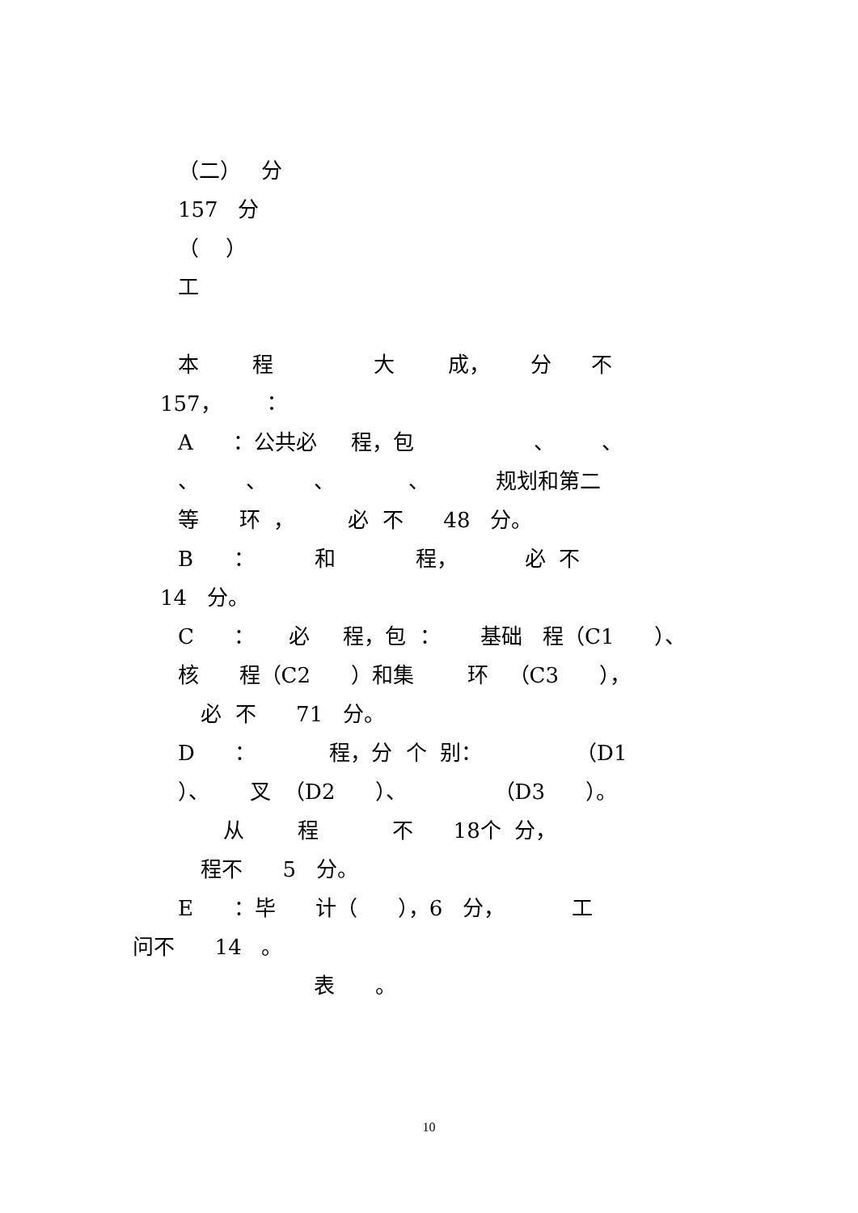（二） 分
157 分
（ ）
工
本 程 大 成， 分 不
157， ：
A ：公共必 程，包 、 、
、 、 、 、 规划和第二
等 环 ， 必 不 48 分。
B ： 和 程， 必 不
14 分。
C ： 必 程，包 ： 基础 程（C1 ）、
核 程（C2 ）和集 环 （C3 ），
必 不 71 分。
D ： 程，分 个 别： （D1
）、 叉 （D2 ）、 （D3 ）。
从 程 不 18个 分，
程不 5 分。
E ：毕 计（ ），6 分， 工
问不 14 。
表 。
10